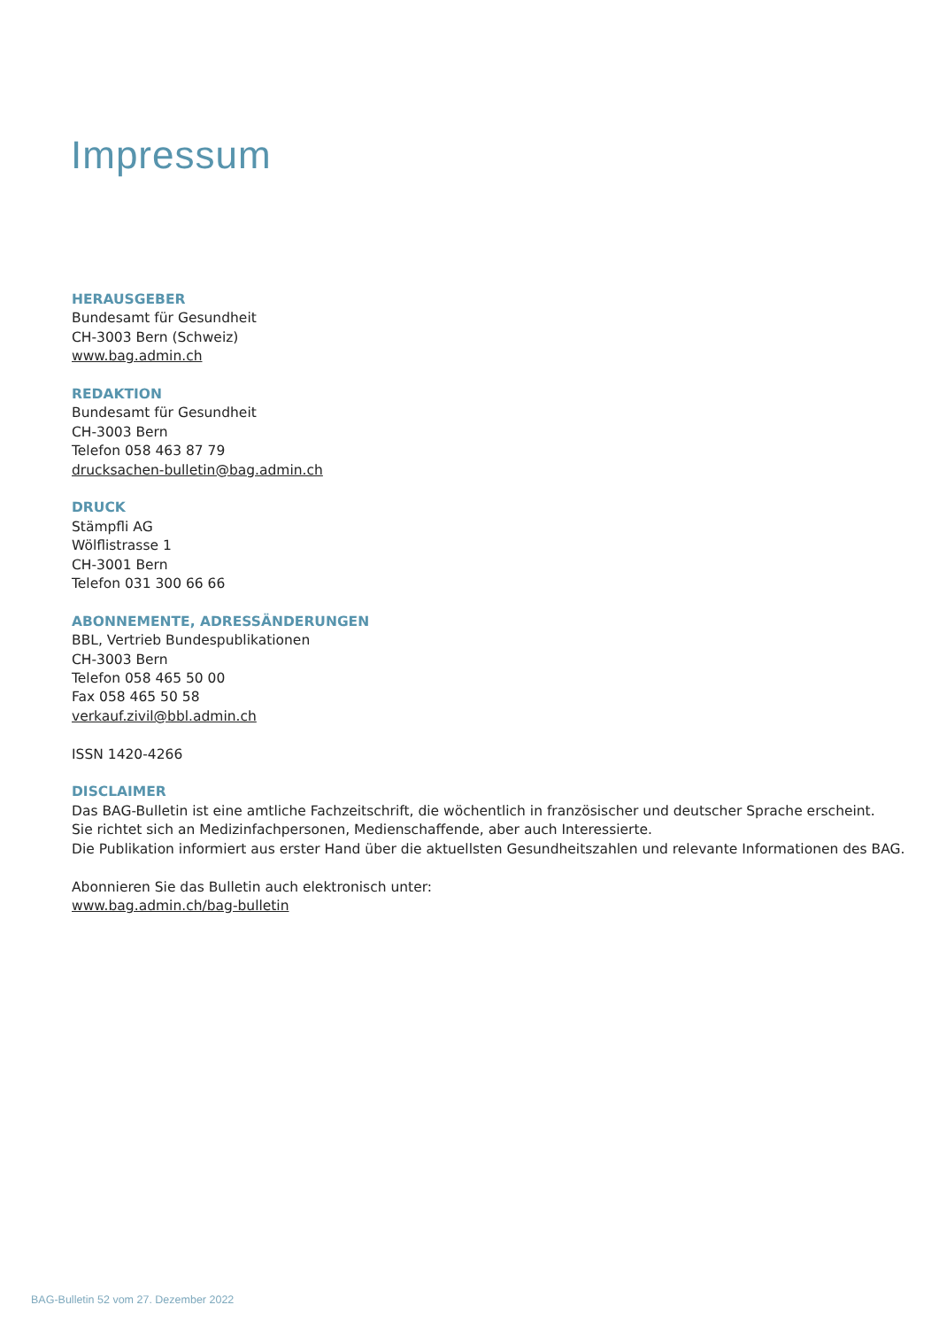Impressum
HERAUSGEBER
Bundesamt für Gesundheit
CH-3003 Bern (Schweiz)
www.bag.admin.ch
REDAKTION
Bundesamt für Gesundheit
CH-3003 Bern
Telefon 058 463 87 79
drucksachen-bulletin@bag.admin.ch
DRUCK
Stämpfli AG
Wölflistrasse 1
CH-3001 Bern
Telefon 031 300 66 66
ABONNEMENTE, ADRESSÄNDERUNGEN
BBL, Vertrieb Bundespublikationen
CH-3003 Bern
Telefon 058 465 50 00
Fax 058 465 50 58
verkauf.zivil@bbl.admin.ch
ISSN 1420-4266
DISCLAIMER
Das BAG-Bulletin ist eine amtliche Fachzeitschrift, die wöchentlich in französischer und deutscher Sprache erscheint.
Sie richtet sich an Medizinfachpersonen, Medienschaffende, aber auch Interessierte.
Die Publikation informiert aus erster Hand über die aktuellsten Gesundheitszahlen und relevante Informationen des BAG.
Abonnieren Sie das Bulletin auch elektronisch unter:
www.bag.admin.ch/bag-bulletin
BAG-Bulletin 52 vom 27. Dezember 2022